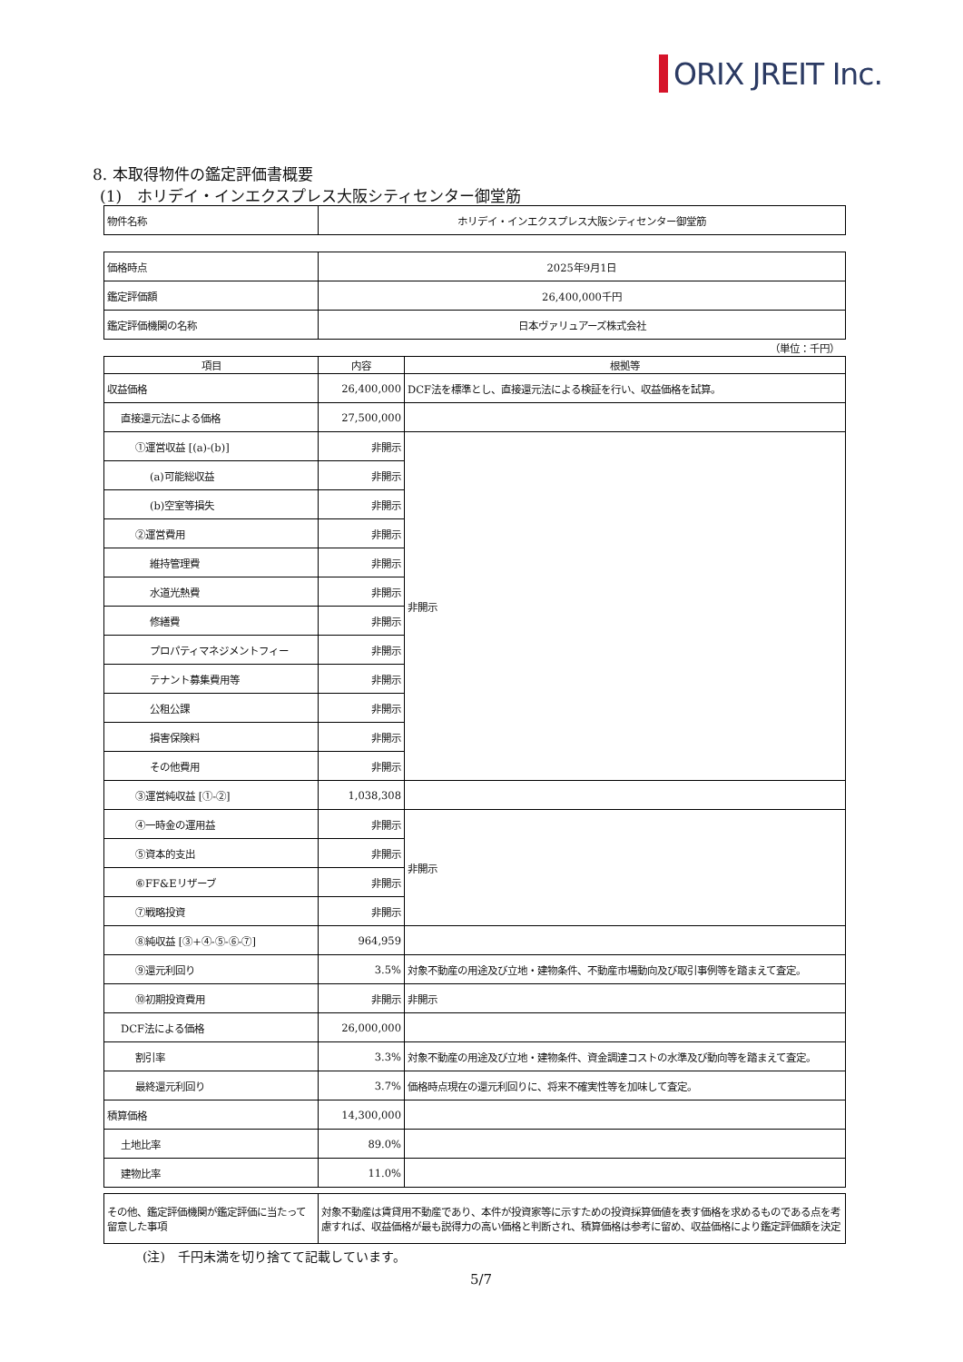ORIX JREIT Inc.
8. 本取得物件の鑑定評価書概要
(1)　ホリデイ・インエクスプレス大阪シティセンター御堂筋
| 物件名称 | ホリデイ・インエクスプレス大阪シティセンター御堂筋 |
| 価格時点 | 2025年9月1日 |
| 鑑定評価額 | 26,400,000千円 |
| 鑑定評価機関の名称 | 日本ヴァリュアーズ株式会社 |
（単位：千円）
| 項目 | 内容 | 根拠等 |
| --- | --- | --- |
| 収益価格 | 26,400,000 | DCF法を標準とし、直接還元法による検証を行い、収益価格を試算。 |
| 直接還元法による価格 | 27,500,000 | |
| ①運営収益 [(a)-(b)] | 非開示 | 非開示 |
| (a)可能総収益 | 非開示 | |
| (b)空室等損失 | 非開示 | |
| ②運営費用 | 非開示 | |
| 維持管理費 | 非開示 | |
| 水道光熱費 | 非開示 | |
| 修繕費 | 非開示 | |
| プロパティマネジメントフィー | 非開示 | |
| テナント募集費用等 | 非開示 | |
| 公租公課 | 非開示 | |
| 損害保険料 | 非開示 | |
| その他費用 | 非開示 | |
| ③運営純収益 [①-②] | 1,038,308 | |
| ④一時金の運用益 | 非開示 | 非開示 |
| ⑤資本的支出 | 非開示 | |
| ⑥FF&Eリザーブ | 非開示 | |
| ⑦戦略投資 | 非開示 | |
| ⑧純収益 [③+④-⑤-⑥-⑦] | 964,959 | |
| ⑨還元利回り | 3.5% | 対象不動産の用途及び立地・建物条件、不動産市場動向及び取引事例等を踏まえて査定。 |
| ⑩初期投資費用 | 非開示 | 非開示 |
| DCF法による価格 | 26,000,000 | |
| 割引率 | 3.3% | 対象不動産の用途及び立地・建物条件、資金調達コストの水準及び動向等を踏まえて査定。 |
| 最終還元利回り | 3.7% | 価格時点現在の還元利回りに、将来不確実性等を加味して査定。 |
| 積算価格 | 14,300,000 | |
| 土地比率 | 89.0% | |
| 建物比率 | 11.0% | |
| その他、鑑定評価機関が鑑定評価に当たって留意した事項 | 対象不動産は賃貸用不動産であり、本件が投資家等に示すための投資採算価値を表す価格を求めるものである点を考慮すれば、収益価格が最も説得力の高い価格と判断され、積算価格は参考に留め、収益価格により鑑定評価額を決定 |
(注)　千円未満を切り捨てて記載しています。
5/7